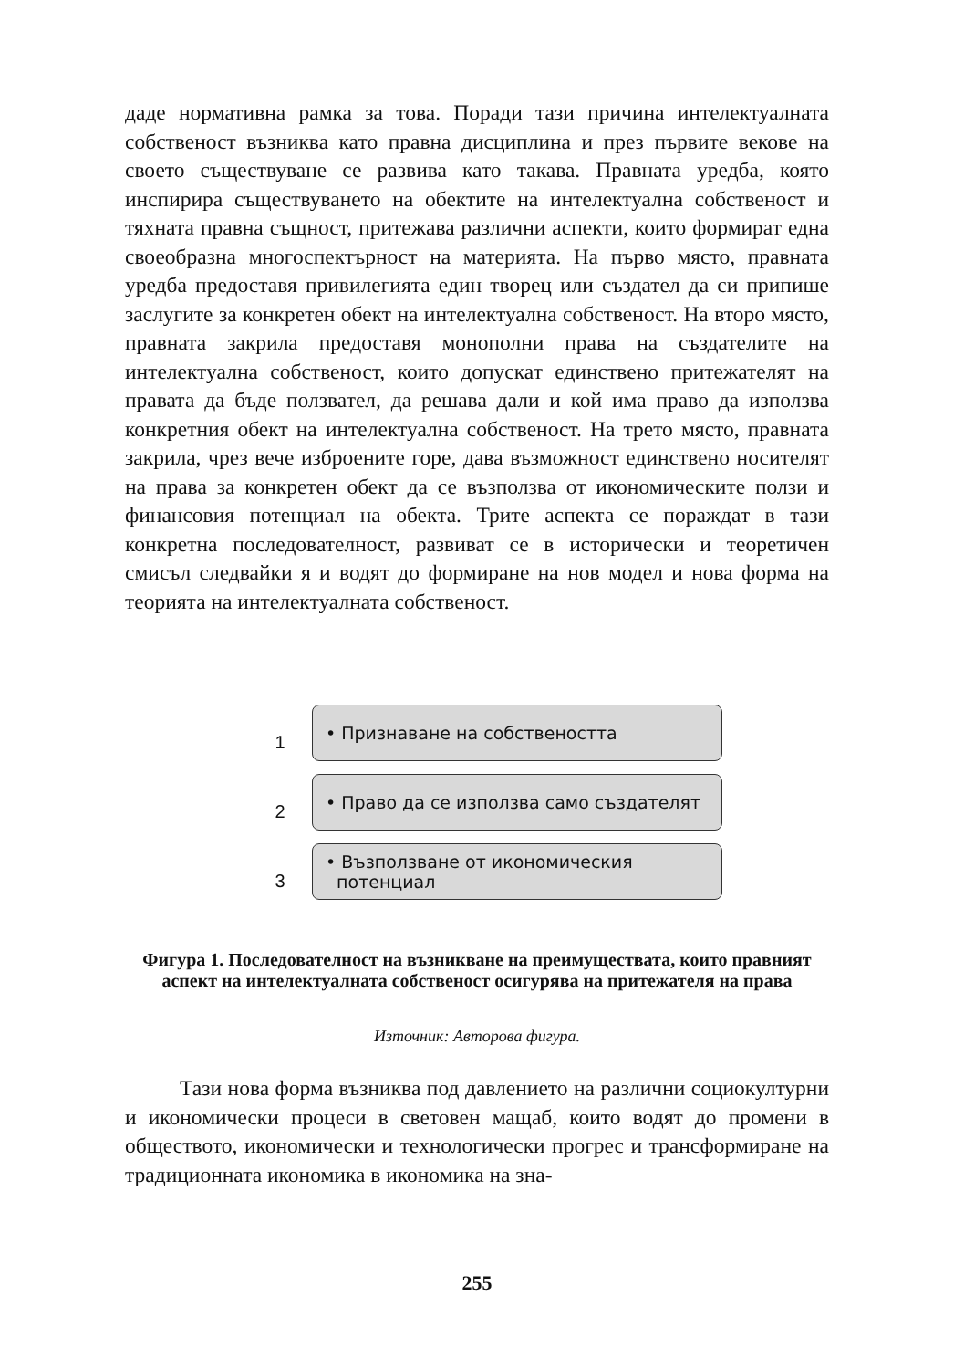даде нормативна рамка за това. Поради тази причина интелектуалната собственост възниква като правна дисциплина и през първите векове на своето съществуване се развива като такава. Правната уредба, която инспирира съществуването на обектите на интелектуална собственост и тяхната правна същност, притежава различни аспекти, които формират една своеобразна многоспектърност на материята. На първо място, правната уредба предоставя привилегията един творец или създател да си припише заслугите за конкретен обект на интелектуална собственост. На второ място, правната закрила предоставя монополни права на създателите на интелектуална собственост, които допускат единствено притежателят на правата да бъде ползвател, да решава дали и кой има право да използва конкретния обект на интелектуална собственост. На трето място, правната закрила, чрез вече изброените горе, дава възможност единствено носителят на права за конкретен обект да се възползва от икономическите ползи и финансовия потенциал на обекта. Трите аспекта се пораждат в тази конкретна последователност, развиват се в исторически и теоретичен смисъл следвайки я и водят до формиране на нов модел и нова форма на теорията на интелектуалната собственост.
1
• Признаване на собствеността
2
• Право да се използва само създателят
3
• Възползване от икономическия
потенциал
Фигура 1. Последователност на възникване на преимуществата, които правният аспект на интелектуалната собственост осигурява на притежателя на права
Източник: Авторова фигура.
Тази нова форма възниква под давлението на различни социокултурни и икономически процеси в световен мащаб, които водят до промени в обществото, икономически и технологически прогрес и трансформиране на традиционната икономика в икономика на зна-
255